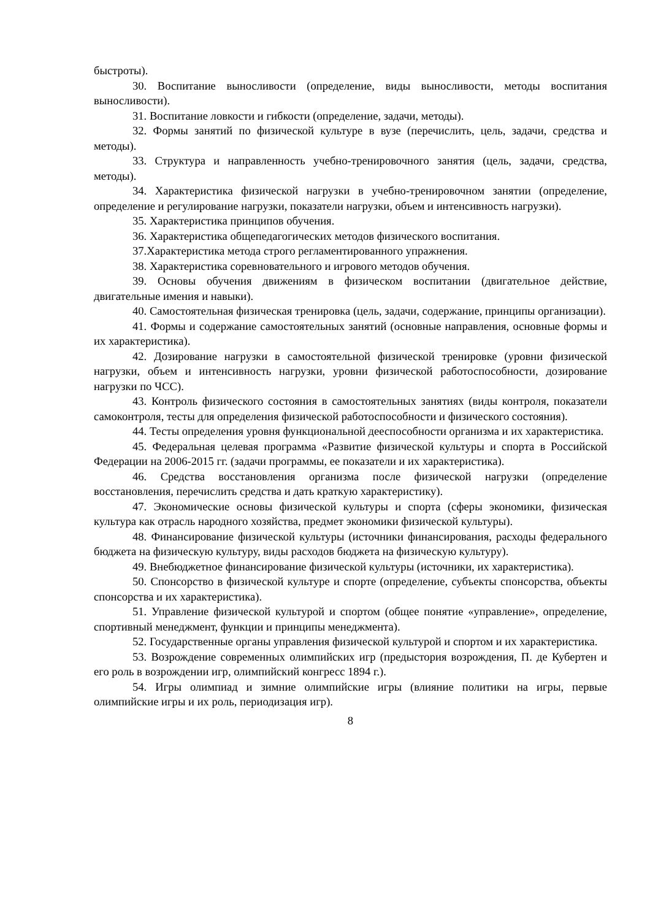быстроты).
30. Воспитание выносливости (определение, виды выносливости, методы воспитания выносливости).
31. Воспитание ловкости и гибкости (определение, задачи, методы).
32. Формы занятий по физической культуре в вузе (перечислить, цель, задачи, средства и методы).
33. Структура и направленность учебно-тренировочного занятия (цель, задачи, средства, методы).
34. Характеристика физической нагрузки в учебно-тренировочном занятии (определение, определение и регулирование нагрузки, показатели нагрузки, объем и интенсивность нагрузки).
35. Характеристика принципов обучения.
36. Характеристика общепедагогических методов физического воспитания.
37.Характеристика метода строго регламентированного упражнения.
38. Характеристика соревновательного и игрового методов обучения.
39. Основы обучения движениям в физическом воспитании (двигательное действие, двигательные имения и навыки).
40. Самостоятельная физическая тренировка (цель, задачи, содержание, принципы организации).
41. Формы и содержание самостоятельных занятий (основные направления, основные формы и их характеристика).
42. Дозирование нагрузки в самостоятельной физической тренировке (уровни физической нагрузки, объем и интенсивность нагрузки, уровни физической работоспособности, дозирование нагрузки по ЧСС).
43. Контроль физического состояния в самостоятельных занятиях (виды контроля, показатели самоконтроля, тесты для определения физической работоспособности и физического состояния).
44. Тесты определения уровня функциональной дееспособности организма и их характеристика.
45. Федеральная целевая программа «Развитие физической культуры и спорта в Российской Федерации на 2006-2015 гг. (задачи программы, ее показатели и их характеристика).
46. Средства восстановления организма после физической нагрузки (определение восстановления, перечислить средства и дать краткую характеристику).
47. Экономические основы физической культуры и спорта (сферы экономики, физическая культура как отрасль народного хозяйства, предмет экономики физической культуры).
48. Финансирование физической культуры (источники финансирования, расходы федерального бюджета на физическую культуру, виды расходов бюджета на физическую культуру).
49. Внебюджетное финансирование физической культуры (источники, их характеристика).
50. Спонсорство в физической культуре и спорте (определение, субъекты спонсорства, объекты спонсорства и их характеристика).
51. Управление физической культурой и спортом (общее понятие «управление», определение, спортивный менеджмент, функции и принципы менеджмента).
52. Государственные органы управления физической культурой и спортом и их характеристика.
53. Возрождение современных олимпийских игр (предыстория возрождения, П. де Кубертен и его роль в возрождении игр, олимпийский конгресс 1894 г.).
54. Игры олимпиад и зимние олимпийские игры (влияние политики на игры, первые олимпийские игры и их роль, периодизация игр).
8